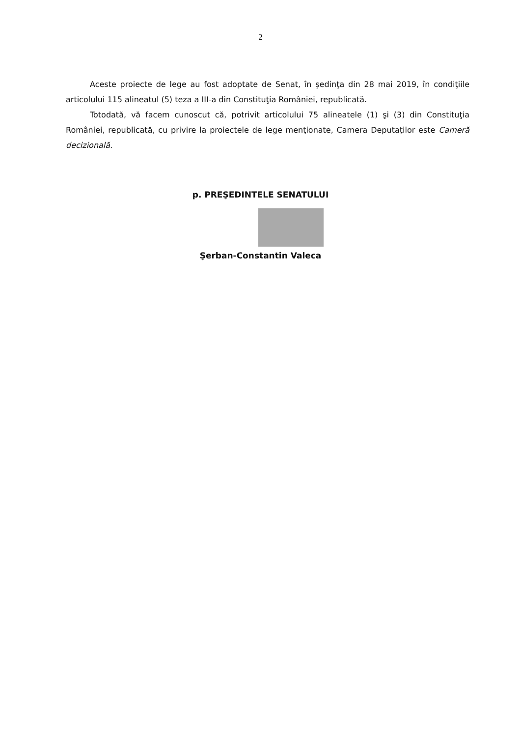2
Aceste proiecte de lege au fost adoptate de Senat, în şedinţa din 28 mai 2019, în condiţiile articolului 115 alineatul (5) teza a III-a din Constituţia României, republicată.
Totodată, vă facem cunoscut că, potrivit articolului 75 alineatele (1) şi (3) din Constituţia României, republicată, cu privire la proiectele de lege menţionate, Camera Deputaţilor este Cameră decizională.
p. PREŞEDINTELE SENATULUI
Şerban-Constantin Valeca